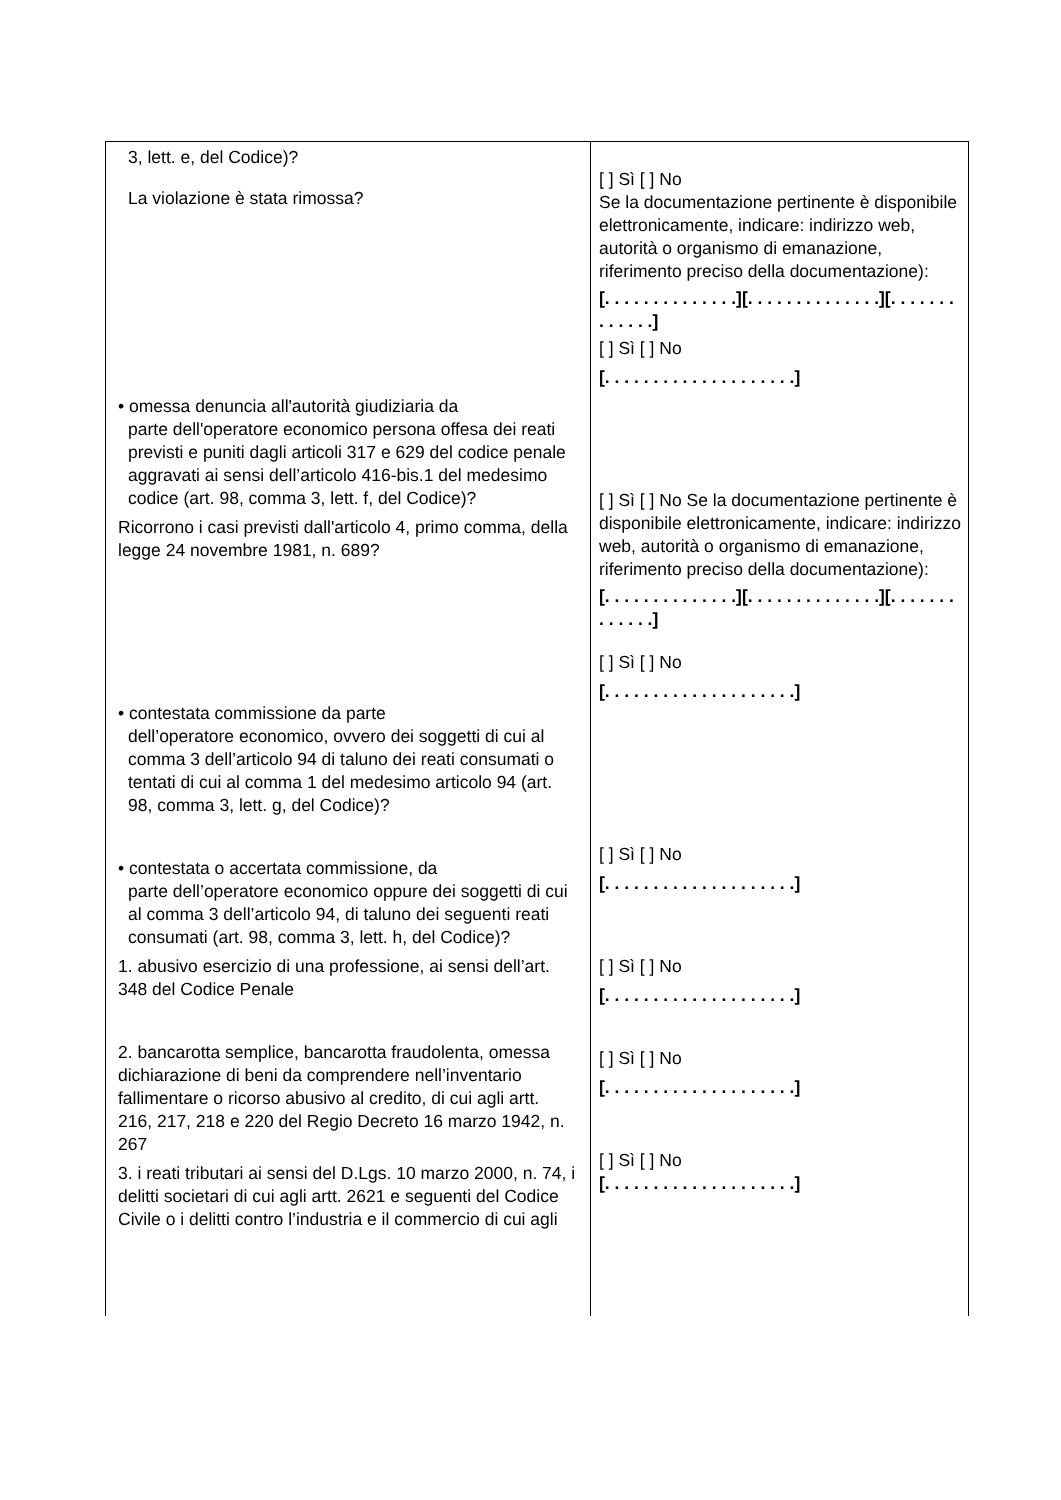| 3, lett. e, del Codice)? La violazione è stata rimossa? • omessa denuncia all'autorità giudiziaria da parte dell'operatore economico persona offesa dei reati previsti e puniti dagli articoli 317 e 629 del codice penale aggravati ai sensi dell’articolo 416-bis.1 del medesimo codice (art. 98, comma 3, lett. f, del Codice)? Ricorrono i casi previsti dall'articolo 4, primo comma, della legge 24 novembre 1981, n. 689? • contestata commissione da parte dell’operatore economico, ovvero dei soggetti di cui al comma 3 dell’articolo 94 di taluno dei reati consumati o tentati di cui al comma 1 del medesimo articolo 94 (art. 98, comma 3, lett. g, del Codice)? • contestata o accertata commissione, da parte dell’operatore economico oppure dei soggetti di cui al comma 3 dell’articolo 94, di taluno dei seguenti reati consumati (art. 98, comma 3, lett. h, del Codice)? 1. abusivo esercizio di una professione, ai sensi dell’art. 348 del Codice Penale 2. bancarotta semplice, bancarotta fraudolenta, omessa dichiarazione di beni da comprendere nell’inventario fallimentare o ricorso abusivo al credito, di cui agli artt. 216, 217, 218 e 220 del Regio Decreto 16 marzo 1942, n. 267 3. i reati tributari ai sensi del D.Lgs. 10 marzo 2000, n. 74, i delitti societari di cui agli artt. 2621 e seguenti del Codice Civile o i delitti contro l’industria e il commercio di cui agli | [ ] Sì [ ] No Se la documentazione pertinente è disponibile elettronicamente, indicare: indirizzo web, autorità o organismo di emanazione, riferimento preciso della documentazione): [. . . . . . . . . . . . . .][. . . . . . . . . . . . . .][. . . . . . . . . . . . .] [ ] Sì [ ] No [. . . . . . . . . . . . . . . . . . . .] [ ] Sì [ ] No Se la documentazione pertinente è disponibile elettronicamente, indicare: indirizzo web, autorità o organismo di emanazione, riferimento preciso della documentazione): [. . . . . . . . . . . . . .][. . . . . . . . . . . . . .][. . . . . . . . . . . . .] [ ] Sì [ ] No [. . . . . . . . . . . . . . . . . . . .] [ ] Sì [ ] No [. . . . . . . . . . . . . . . . . . . .] [ ] Sì [ ] No [. . . . . . . . . . . . . . . . . . . .] [ ] Sì [ ] No [. . . . . . . . . . . . . . . . . . . .] [ ] Sì [ ] No [. . . . . . . . . . . . . . . . . . . .] |